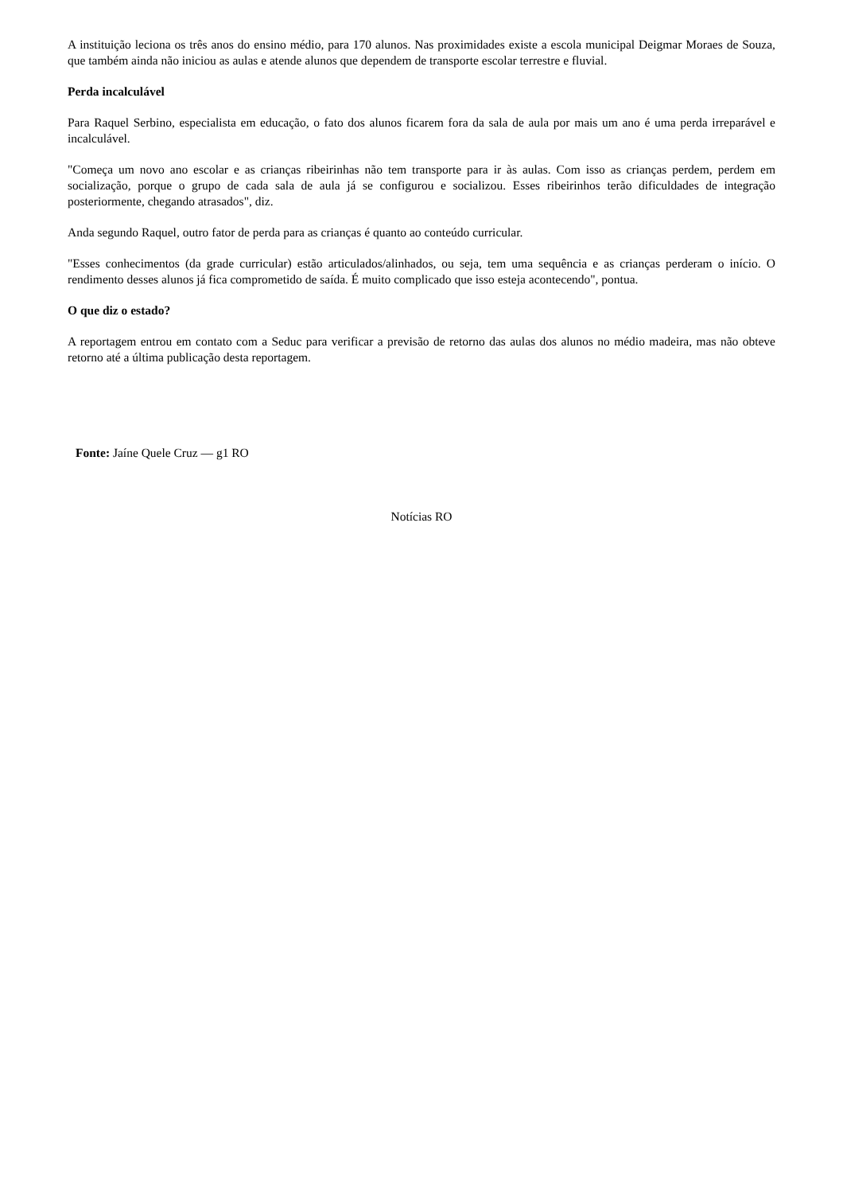A instituição leciona os três anos do ensino médio, para 170 alunos. Nas proximidades existe a escola municipal Deigmar Moraes de Souza, que também ainda não iniciou as aulas e atende alunos que dependem de transporte escolar terrestre e fluvial.
Perda incalculável
Para Raquel Serbino, especialista em educação, o fato dos alunos ficarem fora da sala de aula por mais um ano é uma perda irreparável e incalculável.
"Começa um novo ano escolar e as crianças ribeirinhas não tem transporte para ir às aulas. Com isso as crianças perdem, perdem em socialização, porque o grupo de cada sala de aula já se configurou e socializou. Esses ribeirinhos terão dificuldades de integração posteriormente, chegando atrasados", diz.
Anda segundo Raquel, outro fator de perda para as crianças é quanto ao conteúdo curricular.
"Esses conhecimentos (da grade curricular) estão articulados/alinhados, ou seja, tem uma sequência e as crianças perderam o início. O rendimento desses alunos já fica comprometido de saída. É muito complicado que isso esteja acontecendo", pontua.
O que diz o estado?
A reportagem entrou em contato com a Seduc para verificar a previsão de retorno das aulas dos alunos no médio madeira, mas não obteve retorno até a última publicação desta reportagem.
Fonte: Jaíne Quele Cruz — g1 RO
Notícias RO